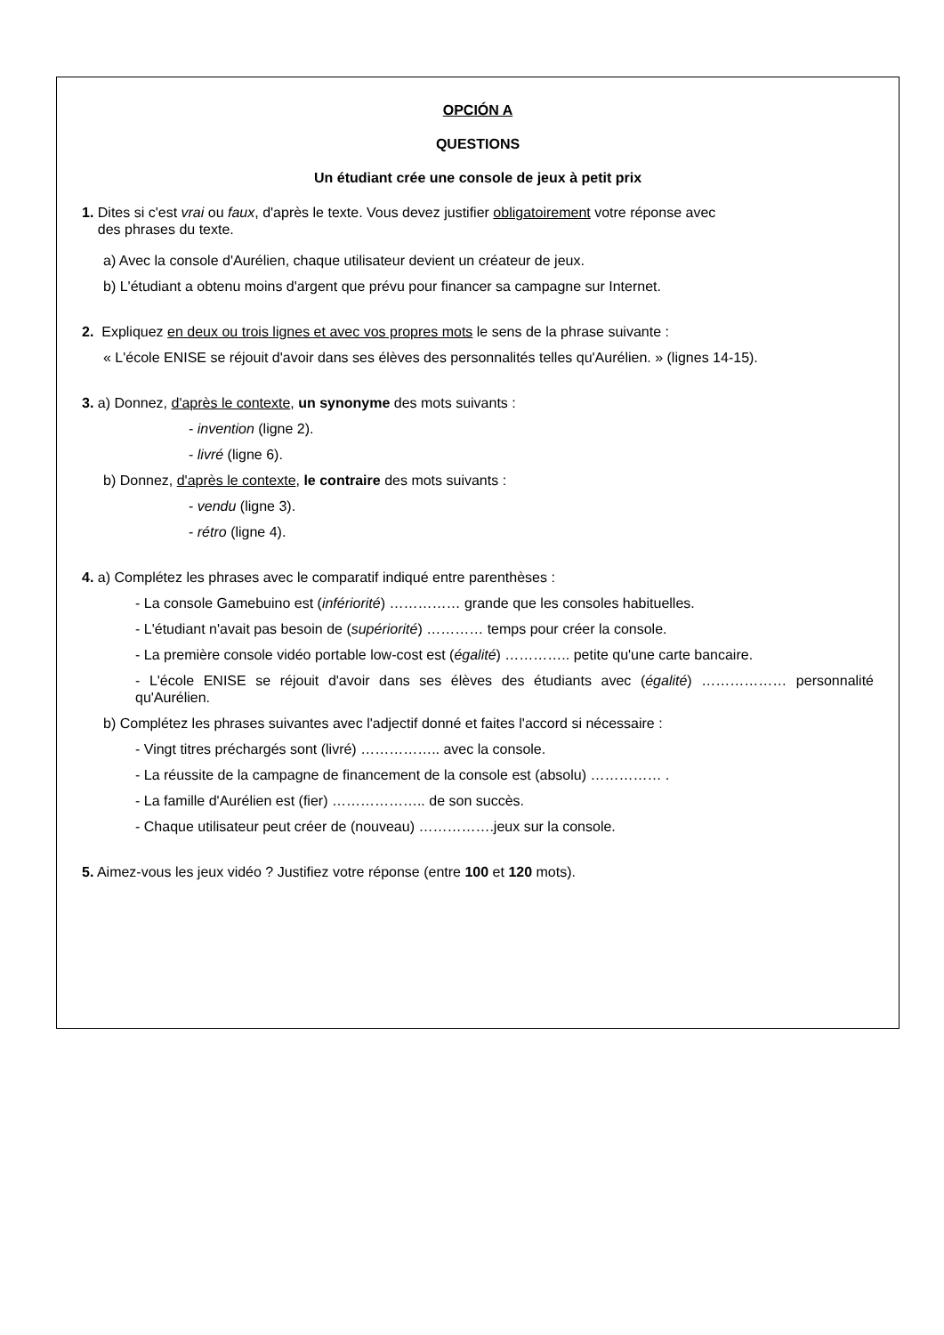OPCIÓN A
QUESTIONS
Un étudiant crée une console de jeux à petit prix
1. Dites si c'est vrai ou faux, d'après le texte. Vous devez justifier obligatoirement votre réponse avec
des phrases du texte.
a) Avec la console d'Aurélien, chaque utilisateur devient un créateur de jeux.
b) L'étudiant a obtenu moins d'argent que prévu pour financer sa campagne sur Internet.
2. Expliquez en deux ou trois lignes et avec vos propres mots le sens de la phrase suivante :
« L'école ENISE se réjouit d'avoir dans ses élèves des personnalités telles qu'Aurélien. » (lignes 14-15).
3. a) Donnez, d'après le contexte, un synonyme des mots suivants :
- invention (ligne 2).
- livré (ligne 6).
b) Donnez, d'après le contexte, le contraire des mots suivants :
- vendu (ligne 3).
- rétro (ligne 4).
4. a) Complétez les phrases avec le comparatif indiqué entre parenthèses :
- La console Gamebuino est (infériorité) …………… grande que les consoles habituelles.
- L'étudiant n'avait pas besoin de (supériorité) ………… temps pour créer la console.
- La première console vidéo portable low-cost est (égalité) ………….. petite qu'une carte bancaire.
- L'école ENISE se réjouit d'avoir dans ses élèves des étudiants avec (égalité) ……………… personnalité qu'Aurélien.
b) Complétez les phrases suivantes avec l'adjectif donné et faites l'accord si nécessaire :
- Vingt titres préchargés sont (livré) …………….. avec la console.
- La réussite de la campagne de financement de la console est (absolu) …………… .
- La famille d'Aurélien est (fier) ……………….. de son succès.
- Chaque utilisateur peut créer de (nouveau) …………….jeux sur la console.
5. Aimez-vous les jeux vidéo ? Justifiez votre réponse (entre 100 et 120 mots).